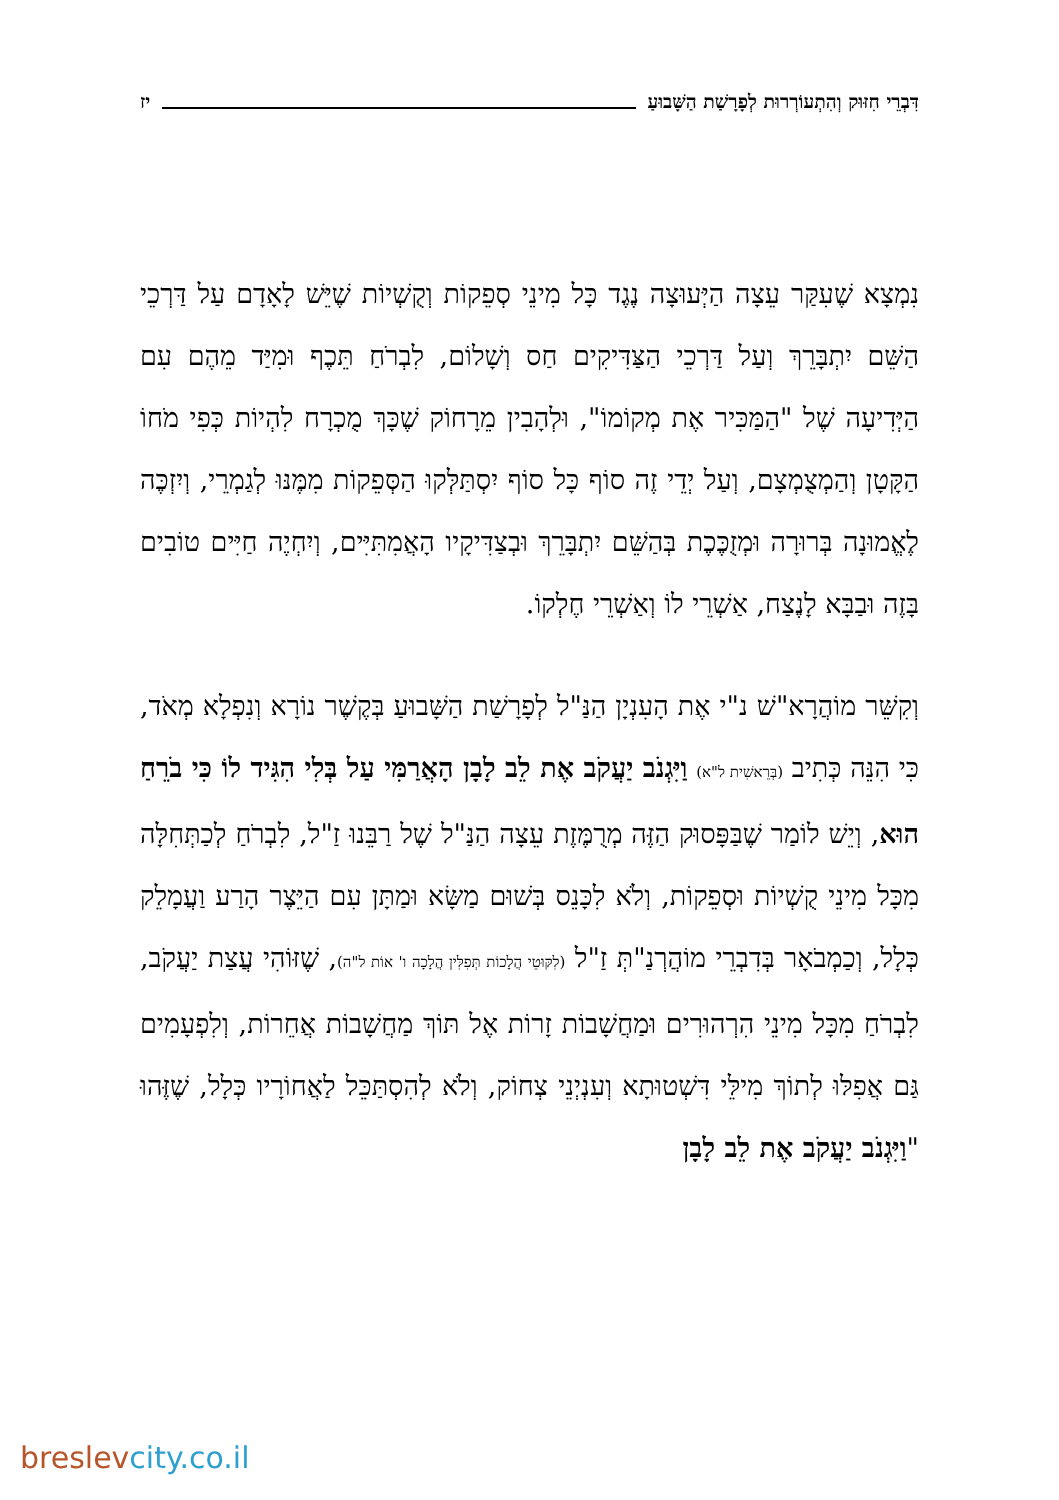דִּבְרֵי חִזּוּק וְהִתְעוֹרְרוּת לְפָרָשַׁת הַשָּׁבוּעַ
יז
נִמְצָא שֶׁעִקַּר עֵצָה הַיְּעוּצָה נֶגֶד כָּל מִינֵי סְפֵקוֹת וְקֻשְׁיוֹת שֶׁיֵּשׁ לָאָדָם עַל דַּרְכֵי הַשֵּׁם יִתְבָּרֵךְ וְעַל דַּרְכֵי הַצַּדִּיקִים חַס וְשָׁלוֹם, לִבְרֹחַ תֵּכֶף וּמִיַּד מֵהֶם עִם הַיְּדִיעָה שֶׁל "הַמַּכִּיר אֶת מְקוֹמוֹ", וּלְהָבִין מֵרָחוֹק שֶׁכָּךְ מֻכְרָח לִהְיוֹת כְּפִי מֹחוֹ הַקָּטָן וְהַמְצֻמְצָם, וְעַל יְדֵי זֶה סוֹף כָּל סוֹף יִסְתַּלְּקוּ הַסְּפֵקוֹת מִמֶּנּוּ לְגַמְרֵי, וְיִזְכֶּה לֶאֱמוּנָה בְּרוּרָה וּמְזֻכֶּכֶת בְּהַשֵּׁם יִתְבָּרֵךְ וּבְצַדִּיקָיו הָאֲמִתִּיִּים, וְיִחְיֶה חַיִּים טוֹבִים בָּזֶה וּבַבָּא לָנֶצַח, אַשְׁרֵי לוֹ וְאַשְׁרֵי חֶלְקוֹ.
וְקִשֵּׁר מוֹהֲרָא"שׁ נ"י אֶת הָעִנְיָן הַנַּ"ל לְפָרָשַׁת הַשָּׁבוּעַ בְּקֶשֶׁר נוֹרָא וְנִפְלָא מְאֹד, כִּי הִנֵּה כְּתִיב (בְּרֵאשִׁית ל"א) וַיִּגְנֹב יַעֲקֹב אֶת לֵב לָבָן הָאֲרַמִּי עַל בְּלִי הִגִּיד לוֹ כִּי בֹרֵחַ הוּא, וְיֵשׁ לוֹמַר שֶׁבַּפָּסוּק הַזֶּה מְרֻמֶּזֶת עֵצָה הַנַּ"ל שֶׁל רַבֵּנוּ זַ"ל, לִבְרֹחַ לְכַתְּחִלָּה מִכָּל מִינֵי קֻשְׁיוֹת וּסְפֵקוֹת, וְלֹא לִכָּנֵס בְּשׁוּם מַשָּׂא וּמַתָּן עִם הַיֵּצֶר הָרַע וַעֲמָלֵק כְּלָל, וְכַמְבֹאָר בְּדִבְרֵי מוֹהֲרְנַ"תְּ זַ"ל (לִקּוּטֵי הֲלָכוֹת תְּפִלִּין הֲלָכָה ו' אוֹת ל"ה), שֶׁזּוֹהִי עֲצַת יַעֲקֹב, לִבְרֹחַ מִכָּל מִינֵי הִרְהוּרִים וּמַחֲשָׁבוֹת זָרוֹת אֶל תּוֹךְ מַחֲשָׁבוֹת אֲחֵרוֹת, וְלִפְעָמִים גַּם אֲפִלּוּ לְתוֹךְ מִילֵּי דִּשְׁטוּתָא וְעִנְיְנֵי צְחוֹק, וְלֹא לְהִסְתַּכֵּל לַאֲחוֹרָיו כְּלָל, שֶׁזֶּהוּ "וַיִּגְנֹב יַעֲקֹב אֶת לֵב לָבָן
breslevcity.co.il